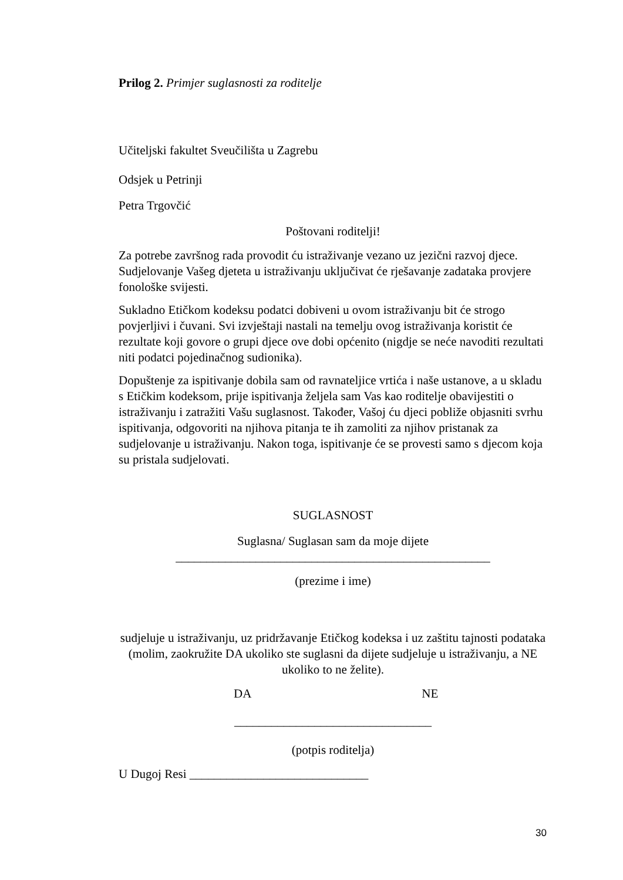Prilog 2. Primjer suglasnosti za roditelje
Učiteljski fakultet Sveučilišta u Zagrebu
Odsjek u Petrinji
Petra Trgovčić
Poštovani roditelji!
Za potrebe završnog rada provodit ću istraživanje vezano uz jezični razvoj djece. Sudjelovanje Vašeg djeteta u istraživanju uključivat će rješavanje zadataka provjere fonološke svijesti.
Sukladno Etičkom kodeksu podatci dobiveni u ovom istraživanju bit će strogo povjerljivi i čuvani. Svi izvještaji nastali na temelju ovog istraživanja koristit će rezultate koji govore o grupi djece ove dobi općenito (nigdje se neće navoditi rezultati niti podatci pojedinačnog sudionika).
Dopuštenje za ispitivanje dobila sam od ravnateljice vrtića i naše ustanove, a u skladu s Etičkim kodeksom, prije ispitivanja željela sam Vas kao roditelje obavijestiti o istraživanju i zatražiti Vašu suglasnost. Također, Vašoj ću djeci pobliže objasniti svrhu ispitivanja, odgovoriti na njihova pitanja te ih zamoliti za njihov pristanak za sudjelovanje u istraživanju. Nakon toga, ispitivanje će se provesti samo s djecom koja su pristala sudjelovati.
SUGLASNOST
Suglasna/ Suglasan sam da moje dijete
___________________________________________________
(prezime i ime)
sudjeluje u istraživanju, uz pridržavanje Etičkog kodeksa i uz zaštitu tajnosti podataka (molim, zaokružite DA ukoliko ste suglasni da dijete sudjeluje u istraživanju, a NE ukoliko to ne želite).
DA NE
________________________________
(potpis roditelja)
U Dugoj Resi _____________________________
30